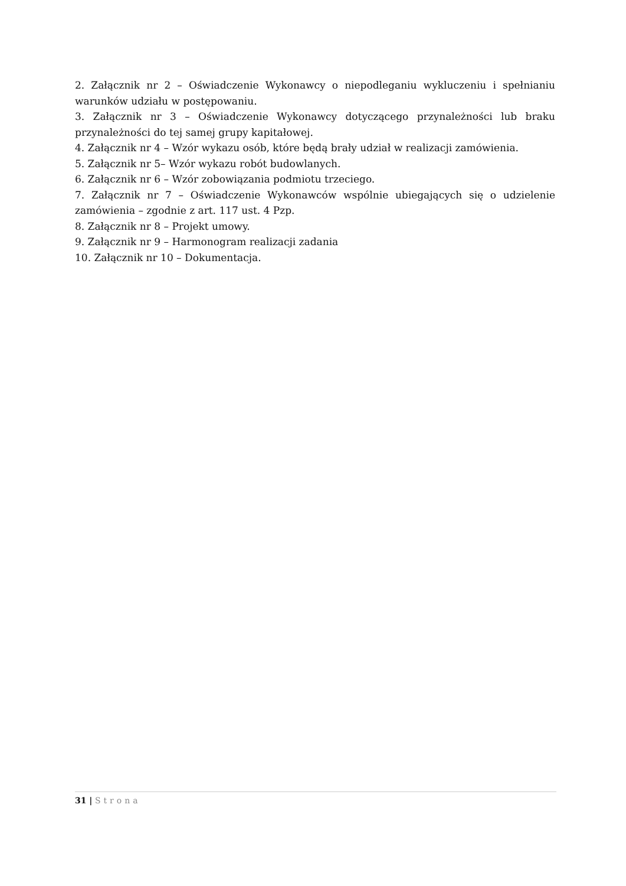2. Załącznik nr 2 – Oświadczenie Wykonawcy o niepodleganiu wykluczeniu i spełnianiu warunków udziału w postępowaniu.
3. Załącznik nr 3 – Oświadczenie Wykonawcy dotyczącego przynależności lub braku przynależności do tej samej grupy kapitałowej.
4. Załącznik nr 4 – Wzór wykazu osób, które będą brały udział w realizacji zamówienia.
5. Załącznik nr 5– Wzór wykazu robót budowlanych.
6. Załącznik nr 6 – Wzór zobowiązania podmiotu trzeciego.
7. Załącznik nr 7 – Oświadczenie Wykonawców wspólnie ubiegających się o udzielenie zamówienia – zgodnie z art. 117 ust. 4 Pzp.
8. Załącznik nr 8 – Projekt umowy.
9. Załącznik nr 9 – Harmonogram realizacji zadania
10. Załącznik nr 10 – Dokumentacja.
31 | Strona